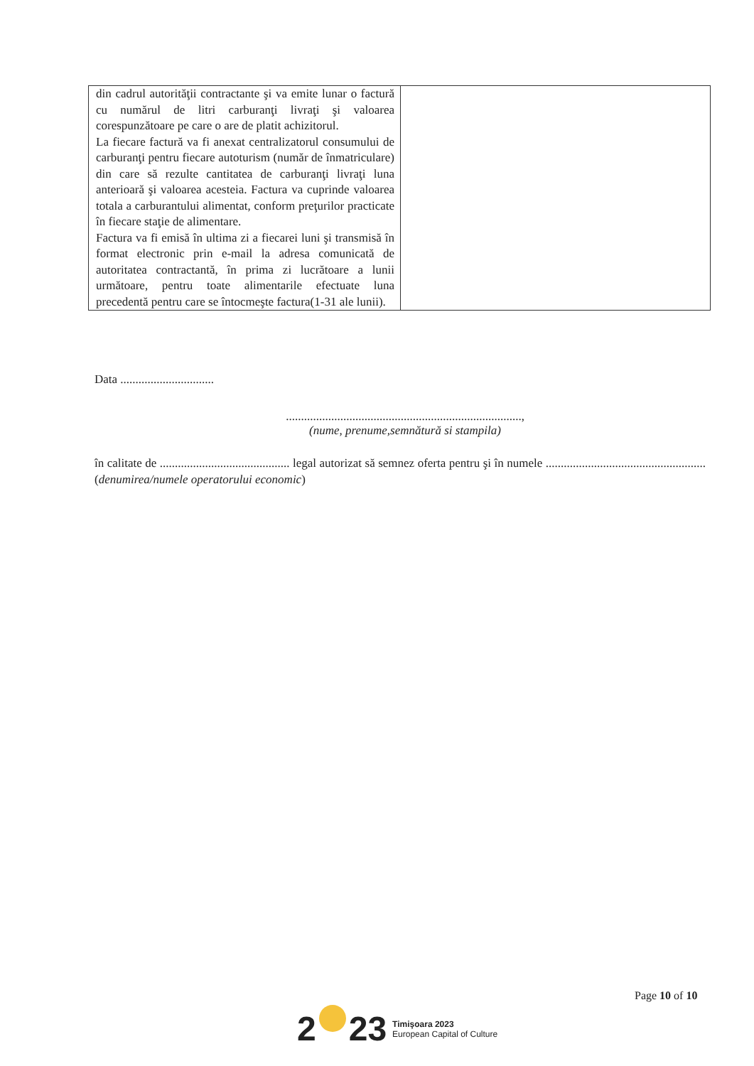| din cadrul autorităţii contractante şi va emite lunar o factură cu numărul de litri carburanţi livraţi şi valoarea corespunzătoare pe care o are de platit achizitorul. La fiecare factură va fi anexat centralizatorul consumului de carburanţi pentru fiecare autoturism (număr de înmatriculare) din care să rezulte cantitatea de carburanţi livraţi luna anterioară şi valoarea acesteia. Factura va cuprinde valoarea totala a carburantului alimentat, conform preţurilor practicate în fiecare staţie de alimentare. Factura va fi emisă în ultima zi a fiecarei luni şi transmisă în format electronic prin e-mail la adresa comunicată de autoritatea contractantă, în prima zi lucrătoare a lunii următoare, pentru toate alimentarile efectuate luna precedentă pentru care se întocmeşte factura(1-31 ale lunii). | |
Data ...............................
..............................................................................,
(nume, prenume,semnătură si stampila)
în calitate de ........................................... legal autorizat să semnez oferta pentru şi în numele ..................................................... (denumirea/numele operatorului economic)
Page 10 of 10
2 23
Timişoara 2023
European Capital of Culture